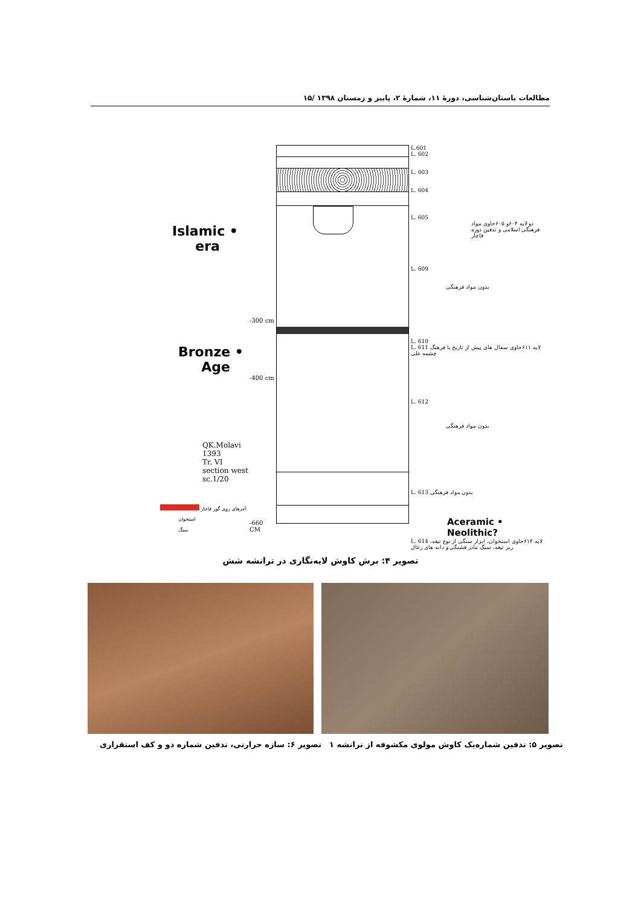مطالعات باستان‌شناسی، دورهٔ ۱۱، شمارهٔ ۲، پاییز و زمستان ۱۳۹۸ /۱۵
Islamic •
era
Bronze •
Age
-300 cm
-400 cm
QK.Molavi
1393
Tr. VI
section west
sc.1/20
آجرهای روی گور قاجار
استخوان
سنگ
-660 CM
L.601
L. 602
L. 603
L. 604
L. 605
دو لایه ۶۰۴و ۶۰۵حاوی مواد فرهنگی اسلامی و تدفین دوره قاجار
L. 609
بدون مواد فرهنگی
L. 610
L. 611 لایه ۶۱۱حاوی سفال های پیش از تاریخ با فرهنگ چشمه علی
L. 612
بدون مواد فرهنگی
L. 613 بدون مواد فرهنگی
Aceramic •
Neolithic?
L. 614 لایه ۶۱۴حاوی استخوان، ابزار سنگی از نوع تیغه، ریز تیغه، سنگ مادر فشنگی و دانه های زغال
تصویر ۴: برش کاوش لایه‌نگاری در ترانشه شش
تصویر ۶: سازه حرارتی، تدفین شماره دو و کف استقراری
تصویر ۵: تدفین شماره‌یک کاوش مولوی مکشوفه از ترانشه ۱